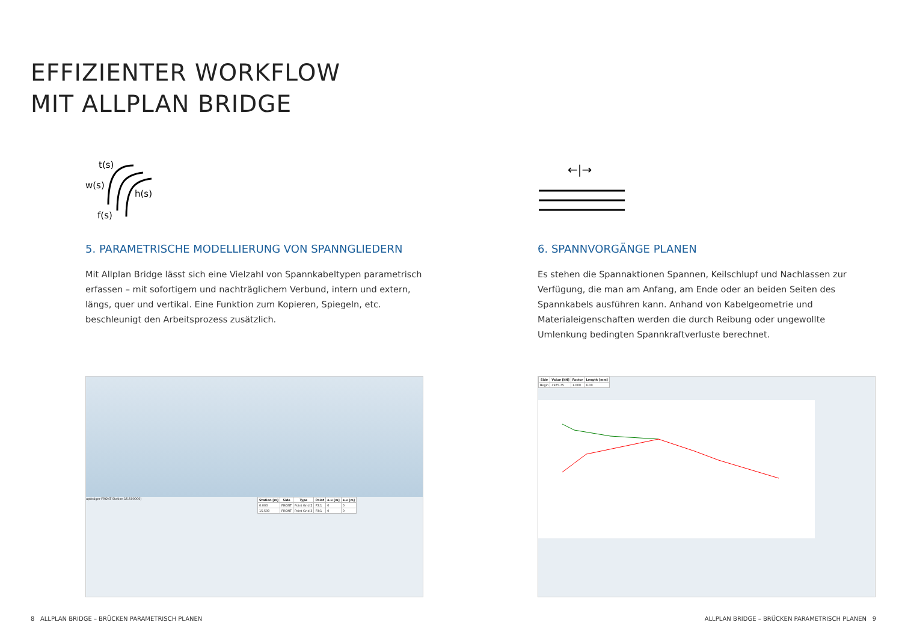EFFIZIENTER WORKFLOW
MIT ALLPLAN BRIDGE
t(s)
w(s)
h(s)
f(s)
5. PARAMETRISCHE MODELLIERUNG VON SPANNGLIEDERN
Mit Allplan Bridge lässt sich eine Vielzahl von Spannkabeltypen parametrisch erfassen – mit sofortigem und nachträglichem Verbund, intern und extern, längs, quer und vertikal. Eine Funktion zum Kopieren, Spiegeln, etc. beschleunigt den Arbeitsprozess zusätzlich.
←|→
6. SPANNVORGÄNGE PLANEN
Es stehen die Spannaktionen Spannen, Keilschlupf und Nachlassen zur Verfügung, die man am Anfang, am Ende oder an beiden Seiten des Spannkabels ausführen kann. Anhand von Kabelgeometrie und Materialeigenschaften werden die durch Reibung oder ungewollte Umlenkung bedingten Spannkraftverluste berechnet.
uptträger FRONT Station 15.500000)
| Station [m] | Side | Type | Point | e-u [m] | e-v [m] |
| --- | --- | --- | --- | --- | --- |
| 0.000 | FRONT | Point Grid 2 | P3:1 | 0 | 0 |
| 15.500 | FRONT | Point Grid 3 | P3:1 | 0 | 0 |
| Side | Value [kN] | Factor | Length [mm] |
| --- | --- | --- | --- |
| Begin | 3975.75 | 1.000 | 6.00 |
8 ALLPLAN BRIDGE – BRÜCKEN PARAMETRISCH PLANEN
ALLPLAN BRIDGE – BRÜCKEN PARAMETRISCH PLANEN 9